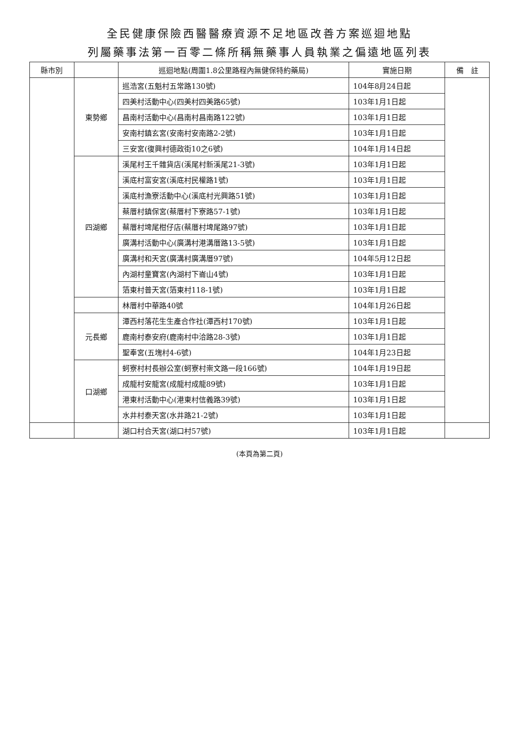全民健康保險西醫醫療資源不足地區改善方案巡迴地點
列屬藥事法第一百零二條所稱無藥事人員執業之偏遠地區列表
| 縣市別 | | 巡迴地點(周圍1.8公里路程內無健保特約藥局) | 實施日期 | 備 註 |
| --- | --- | --- | --- | --- |
| | 東勢鄉 | 巡浩宮(五魁村五常路130號) | 104年8月24日起 | |
| | | 四美村活動中心(四美村四美路65號) | 103年1月1日起 | |
| | | 昌南村活動中心(昌南村昌南路122號) | 103年1月1日起 | |
| | | 安南村鎮玄宮(安南村安南路2-2號) | 103年1月1日起 | |
| | | 三安宮(復興村德政街10之6號) | 104年1月14日起 | |
| | 四湖鄉 | 溪尾村王千雜貨店(溪尾村新溪尾21-3號) | 103年1月1日起 | |
| | | 溪底村富安宮(溪底村民權路1號) | 103年1月1日起 | |
| | | 溪底村漁寮活動中心(溪底村光興路51號) | 103年1月1日起 | |
| | | 蔡厝村鎮保宮(蔡厝村下寮路57-1號) | 103年1月1日起 | |
| | | 蔡厝村埤尾柑仔店(蔡厝村埤尾路97號) | 103年1月1日起 | |
| | | 廣溝村活動中心(廣溝村港溝厝路13-5號) | 103年1月1日起 | |
| | | 廣溝村和天宮(廣溝村廣溝厝97號) | 104年5月12日起 | |
| | | 內湖村童寶宮(內湖村下崙山4號) | 103年1月1日起 | |
| | | 箔東村普天宮(箔東村118-1號) | 103年1月1日起 | |
| | | 林厝村中華路40號 | 104年1月26日起 | |
| | 元長鄉 | 潭西村落花生生產合作社(潭西村170號) | 103年1月1日起 | |
| | | 鹿南村泰安府(鹿南村中洽路28-3號) | 103年1月1日起 | |
| | | 聖奉宮(五塊村4-6號) | 104年1月23日起 | |
| | 口湖鄉 | 蚵寮村村長辦公室(蚵寮村崇文路一段166號) | 104年1月19日起 | |
| | | 成龍村安龍宮(成龍村成龍89號) | 103年1月1日起 | |
| | | 港東村活動中心(港東村信義路39號) | 103年1月1日起 | |
| | | 水井村泰天宮(水井路21-2號) | 103年1月1日起 | |
| | | 湖口村合天宮(湖口村57號) | 103年1月1日起 | |
(本頁為第二頁)